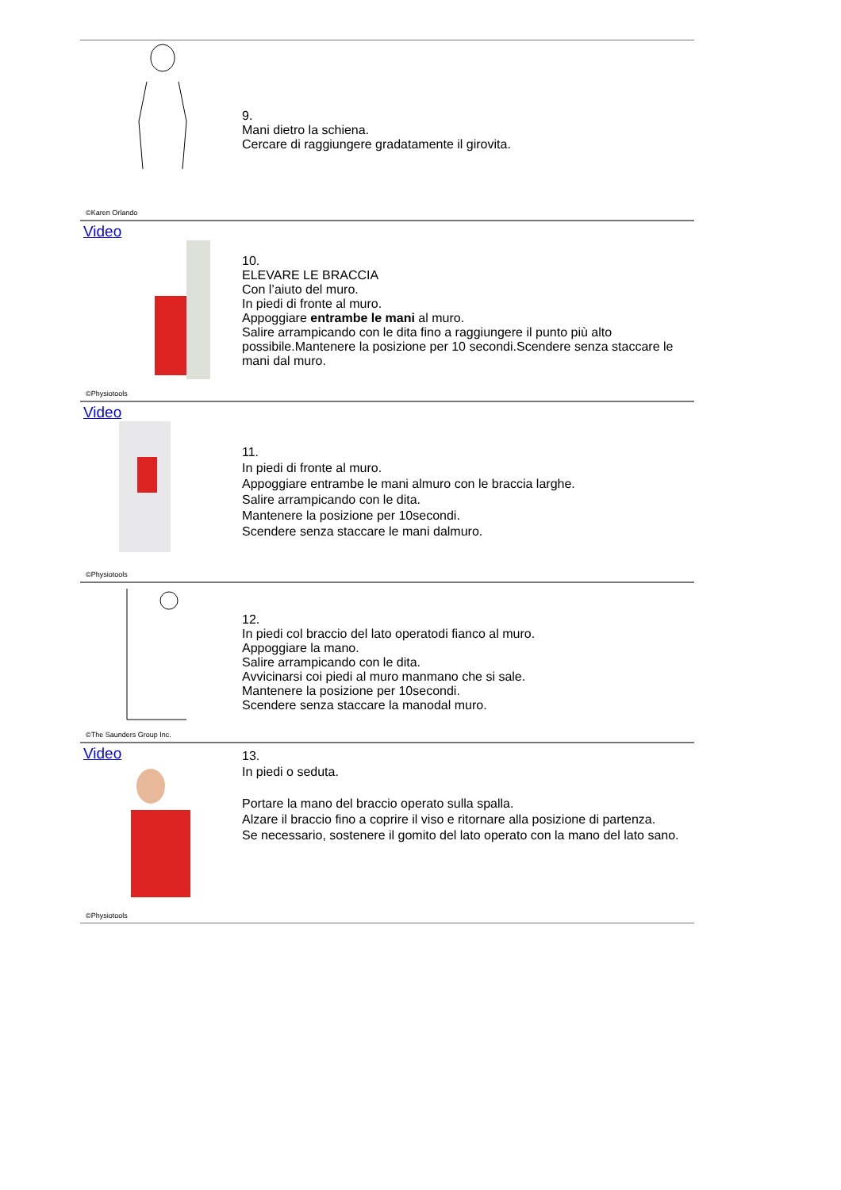©Karen Orlando
9.
Mani dietro la schiena.
Cercare di raggiungere gradatamente il girovita.
Video
©Physiotools
10.
ELEVARE LE BRACCIA
Con l’aiuto del muro.
In piedi di fronte al muro.
Appoggiare entrambe le mani al muro.
Salire arrampicando con le dita fino a raggiungere il punto più alto possibile.Mantenere la posizione per 10 secondi.Scendere senza staccare le mani dal muro.
Video
©Physiotools
11.
In piedi di fronte al muro.
Appoggiare entrambe le mani almuro con le braccia larghe.
Salire arrampicando con le dita.
Mantenere la posizione per 10secondi.
Scendere senza staccare le mani dalmuro.
©The Saunders Group Inc.
12.
In piedi col braccio del lato operatodi fianco al muro.
Appoggiare la mano.
Salire arrampicando con le dita.
Avvicinarsi coi piedi al muro manmano che si sale.
Mantenere la posizione per 10secondi.
Scendere senza staccare la manodal muro.
Video
©Physiotools
13.
In piedi o seduta.
Portare la mano del braccio operato sulla spalla.
Alzare il braccio fino a coprire il viso e ritornare alla posizione di partenza.
Se necessario, sostenere il gomito del lato operato con la mano del lato sano.